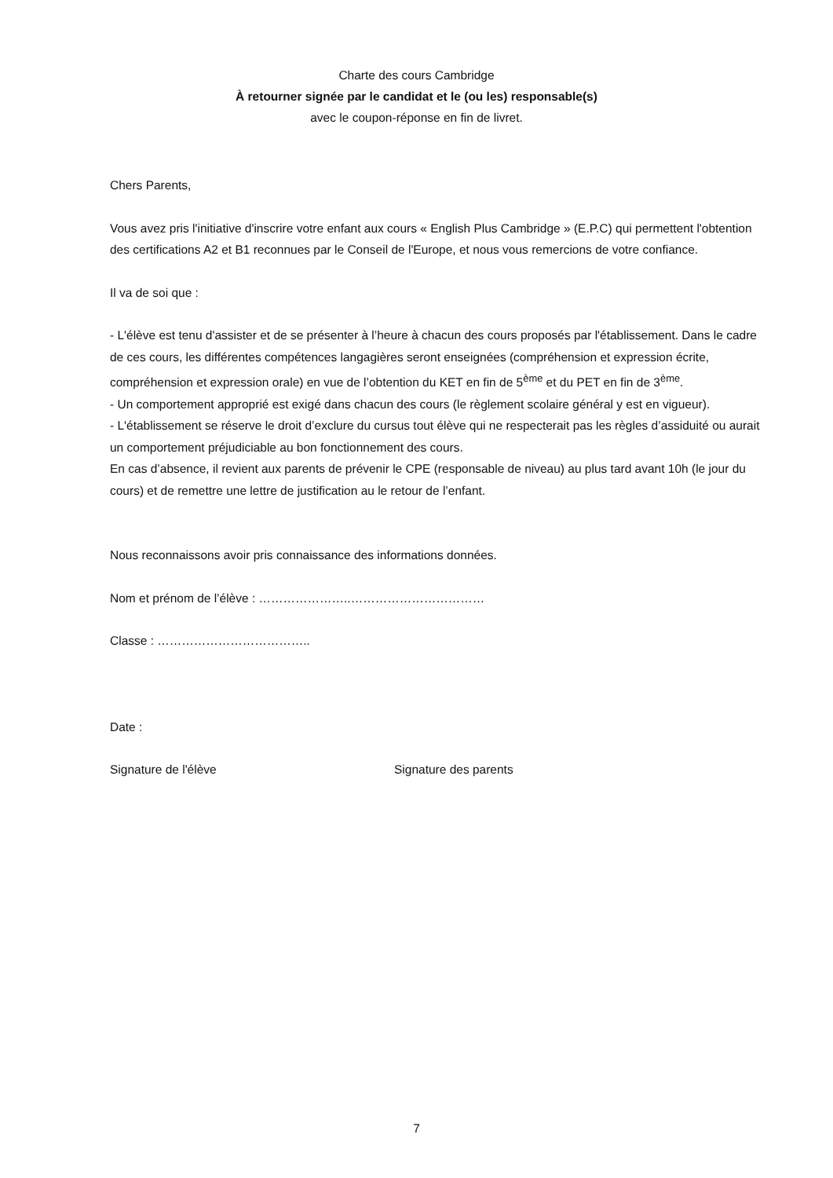Charte des cours Cambridge
À retourner signée par le candidat et le (ou les) responsable(s)
avec le coupon-réponse en fin de livret.
Chers Parents,
Vous avez pris l'initiative d'inscrire votre enfant aux cours « English Plus Cambridge » (E.P.C) qui permettent l'obtention des certifications A2 et B1 reconnues par le Conseil de l'Europe, et nous vous remercions de votre confiance.
Il va de soi que :
- L'élève est tenu d'assister et de se présenter à l’heure à chacun des cours proposés par l'établissement. Dans le cadre de ces cours, les différentes compétences langagières seront enseignées (compréhension et expression écrite, compréhension et expression orale) en vue de l’obtention du KET en fin de 5<sup>ème</sup> et du PET en fin de 3<sup>ème</sup>.
- Un comportement approprié est exigé dans chacun des cours (le règlement scolaire général y est en vigueur).
- L'établissement se réserve le droit d’exclure du cursus tout élève qui ne respecterait pas les règles d’assiduité ou aurait un comportement préjudiciable au bon fonctionnement des cours.
En cas d’absence, il revient aux parents de prévenir le CPE (responsable de niveau) au plus tard avant 10h (le jour du cours) et de remettre une lettre de justification au le retour de l’enfant.
Nous reconnaissons avoir pris connaissance des informations données.
Nom et prénom de l’élève : …………………..……………………………
Classe : ………………………………..
Date :
Signature de l'élève Signature des parents
7